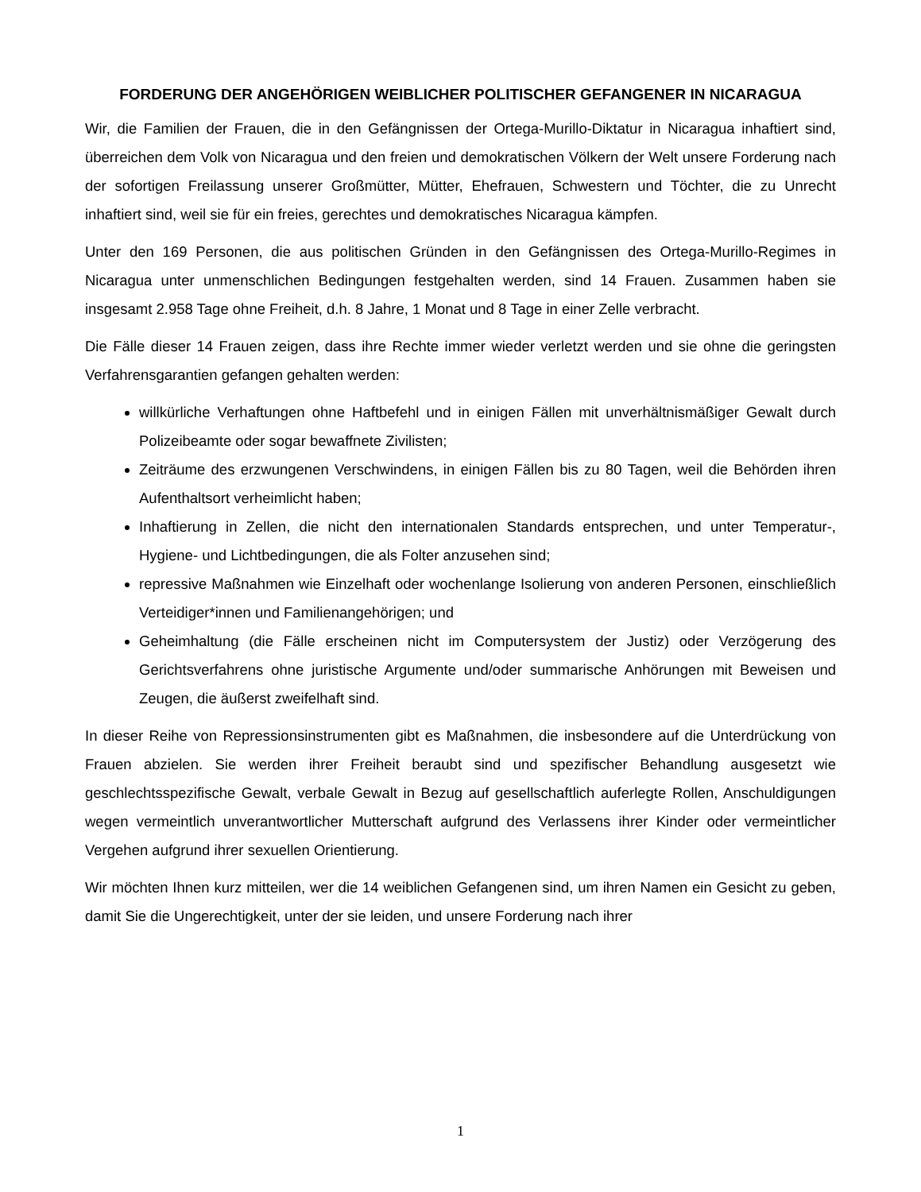FORDERUNG DER ANGEHÖRIGEN WEIBLICHER POLITISCHER GEFANGENER IN NICARAGUA
Wir, die Familien der Frauen, die in den Gefängnissen der Ortega-Murillo-Diktatur in Nicaragua inhaftiert sind, überreichen dem Volk von Nicaragua und den freien und demokratischen Völkern der Welt unsere Forderung nach der sofortigen Freilassung unserer Großmütter, Mütter, Ehefrauen, Schwestern und Töchter, die zu Unrecht inhaftiert sind, weil sie für ein freies, gerechtes und demokratisches Nicaragua kämpfen.
Unter den 169 Personen, die aus politischen Gründen in den Gefängnissen des Ortega-Murillo-Regimes in Nicaragua unter unmenschlichen Bedingungen festgehalten werden, sind 14 Frauen. Zusammen haben sie insgesamt 2.958 Tage ohne Freiheit, d.h. 8 Jahre, 1 Monat und 8 Tage in einer Zelle verbracht.
Die Fälle dieser 14 Frauen zeigen, dass ihre Rechte immer wieder verletzt werden und sie ohne die geringsten Verfahrensgarantien gefangen gehalten werden:
willkürliche Verhaftungen ohne Haftbefehl und in einigen Fällen mit unverhältnismäßiger Gewalt durch Polizeibeamte oder sogar bewaffnete Zivilisten;
Zeiträume des erzwungenen Verschwindens, in einigen Fällen bis zu 80 Tagen, weil die Behörden ihren Aufenthaltsort verheimlicht haben;
Inhaftierung in Zellen, die nicht den internationalen Standards entsprechen, und unter Temperatur-, Hygiene- und Lichtbedingungen, die als Folter anzusehen sind;
repressive Maßnahmen wie Einzelhaft oder wochenlange Isolierung von anderen Personen, einschließlich Verteidiger*innen und Familienangehörigen; und
Geheimhaltung (die Fälle erscheinen nicht im Computersystem der Justiz) oder Verzögerung des Gerichtsverfahrens ohne juristische Argumente und/oder summarische Anhörungen mit Beweisen und Zeugen, die äußerst zweifelhaft sind.
In dieser Reihe von Repressionsinstrumenten gibt es Maßnahmen, die insbesondere auf die Unterdrückung von Frauen abzielen. Sie werden ihrer Freiheit beraubt sind und spezifischer Behandlung ausgesetzt wie geschlechtsspezifische Gewalt, verbale Gewalt in Bezug auf gesellschaftlich auferlegte Rollen, Anschuldigungen wegen vermeintlich unverantwortlicher Mutterschaft aufgrund des Verlassens ihrer Kinder oder vermeintlicher Vergehen aufgrund ihrer sexuellen Orientierung.
Wir möchten Ihnen kurz mitteilen, wer die 14 weiblichen Gefangenen sind, um ihren Namen ein Gesicht zu geben, damit Sie die Ungerechtigkeit, unter der sie leiden, und unsere Forderung nach ihrer
1